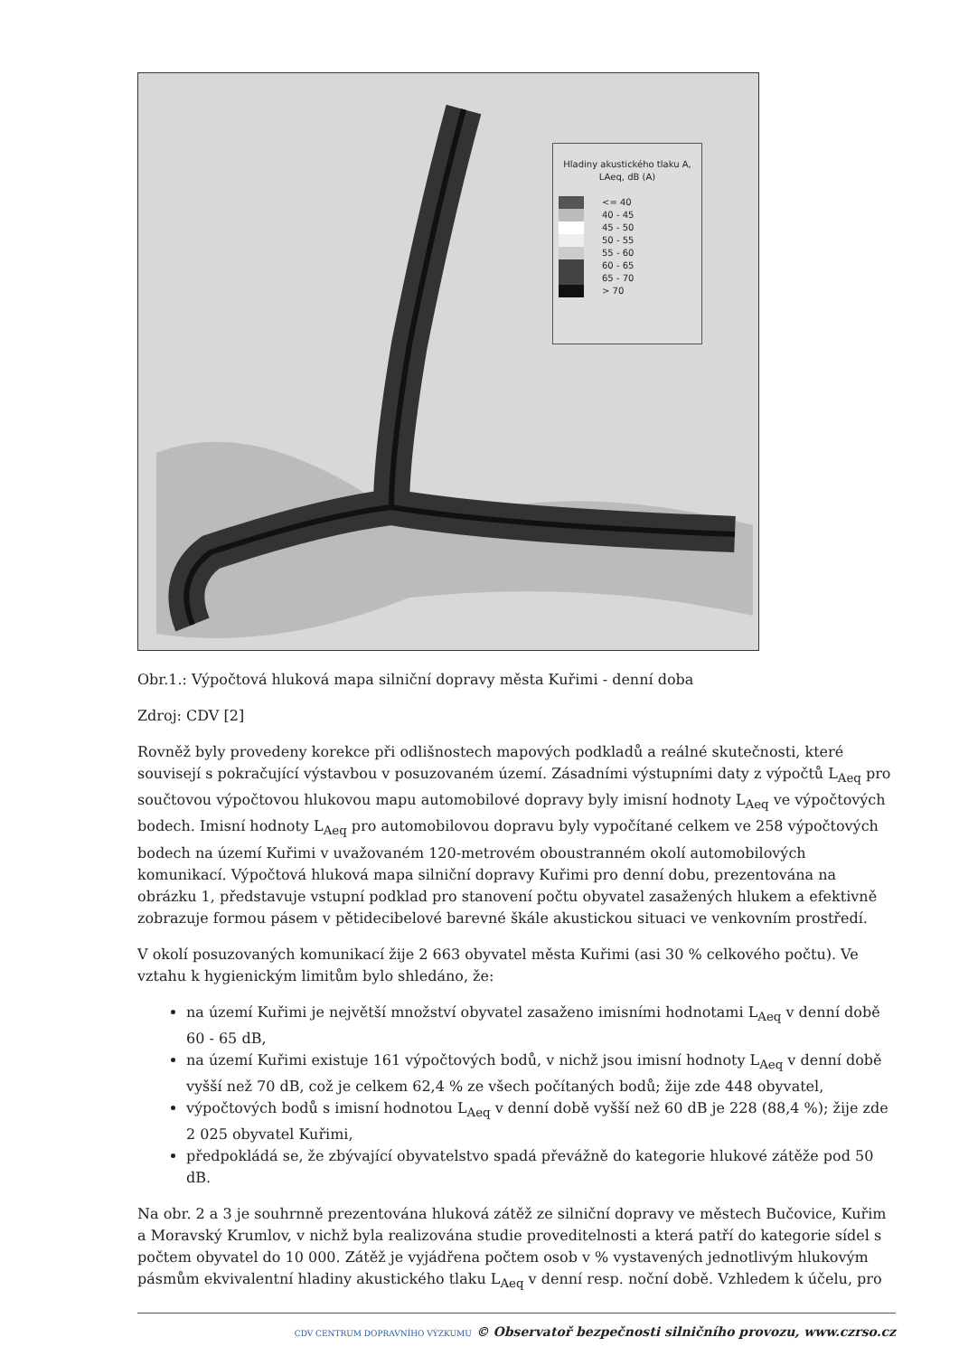Hladiny akustického tlaku A,
LAeq, dB (A)
<= 40
40 - 45
45 - 50
50 - 55
55 - 60
60 - 65
65 - 70
> 70
Obr.1.: Výpočtová hluková mapa silniční dopravy města Kuřimi - denní doba
Zdroj: CDV [2]
Rovněž byly provedeny korekce při odlišnostech mapových podkladů a reálné skutečnosti, které souvisejí s pokračující výstavbou v posuzovaném území. Zásadními výstupními daty z výpočtů L<sub>Aeq</sub> pro součtovou výpočtovou hlukovou mapu automobilové dopravy byly imisní hodnoty L<sub>Aeq</sub> ve výpočtových bodech. Imisní hodnoty L<sub>Aeq</sub> pro automobilovou dopravu byly vypočítané celkem ve 258 výpočtových bodech na území Kuřimi v uvažovaném 120-metrovém oboustranném okolí automobilových komunikací. Výpočtová hluková mapa silniční dopravy Kuřimi pro denní dobu, prezentována na obrázku 1, představuje vstupní podklad pro stanovení počtu obyvatel zasažených hlukem a efektivně zobrazuje formou pásem v pětidecibelové barevné škále akustickou situaci ve venkovním prostředí.
V okolí posuzovaných komunikací žije 2 663 obyvatel města Kuřimi (asi 30 % celkového počtu). Ve vztahu k hygienickým limitům bylo shledáno, že:
na území Kuřimi je největší množství obyvatel zasaženo imisními hodnotami L<sub>Aeq</sub> v denní době 60 - 65 dB,
na území Kuřimi existuje 161 výpočtových bodů, v nichž jsou imisní hodnoty L<sub>Aeq</sub> v denní době vyšší než 70 dB, což je celkem 62,4 % ze všech počítaných bodů; žije zde 448 obyvatel,
výpočtových bodů s imisní hodnotou L<sub>Aeq</sub> v denní době vyšší než 60 dB je 228 (88,4 %); žije zde 2 025 obyvatel Kuřimi,
předpokládá se, že zbývající obyvatelstvo spadá převážně do kategorie hlukové zátěže pod 50 dB.
Na obr. 2 a 3 je souhrnně prezentována hluková zátěž ze silniční dopravy ve městech Bučovice, Kuřim a Moravský Krumlov, v nichž byla realizována studie proveditelnosti a která patří do kategorie sídel s počtem obyvatel do 10 000. Zátěž je vyjádřena počtem osob v % vystavených jednotlivým hlukovým pásmům ekvivalentní hladiny akustického tlaku L<sub>Aeq</sub> v denní resp. noční době. Vzhledem k účelu, pro
CDV CENTRUM DOPRAVNÍHO VÝZKUMU © Observatoř bezpečnosti silničního provozu, www.czrso.cz